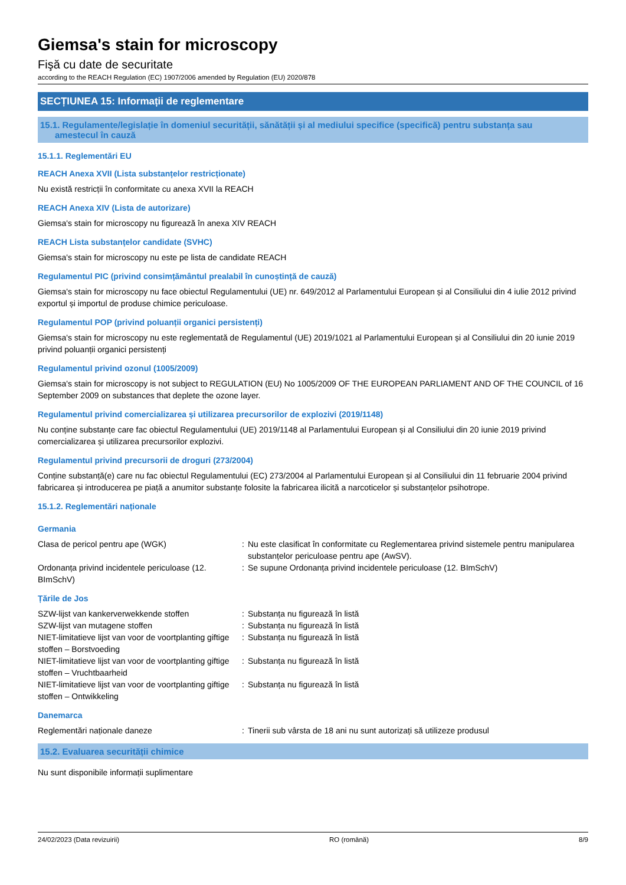Giemsa's stain for microscopy
Fişă cu date de securitate
according to the REACH Regulation (EC) 1907/2006 amended by Regulation (EU) 2020/878
SECȚIUNEA 15: Informații de reglementare
15.1. Regulamente/legislație în domeniul securității, sănătății și al mediului specifice (specifică) pentru substanța sau
amestecul în cauză
15.1.1. Reglementări EU
REACH Anexa XVII (Lista substanțelor restricționate)
Nu există restricții în conformitate cu anexa XVII la REACH
REACH Anexa XIV (Lista de autorizare)
Giemsa's stain for microscopy nu figurează în anexa XIV REACH
REACH Lista substanțelor candidate (SVHC)
Giemsa's stain for microscopy nu este pe lista de candidate REACH
Regulamentul PIC (privind consimțământul prealabil în cunoștință de cauză)
Giemsa's stain for microscopy nu face obiectul Regulamentului (UE) nr. 649/2012 al Parlamentului European și al Consiliului din 4 iulie 2012 privind exportul și importul de produse chimice periculoase.
Regulamentul POP (privind poluanții organici persistenți)
Giemsa's stain for microscopy nu este reglementată de Regulamentul (UE) 2019/1021 al Parlamentului European și al Consiliului din 20 iunie 2019 privind poluanții organici persistenți
Regulamentul privind ozonul (1005/2009)
Giemsa's stain for microscopy is not subject to REGULATION (EU) No 1005/2009 OF THE EUROPEAN PARLIAMENT AND OF THE COUNCIL of 16 September 2009 on substances that deplete the ozone layer.
Regulamentul privind comercializarea și utilizarea precursorilor de explozivi (2019/1148)
Nu conține substanțe care fac obiectul Regulamentului (UE) 2019/1148 al Parlamentului European și al Consiliului din 20 iunie 2019 privind comercializarea și utilizarea precursorilor explozivi.
Regulamentul privind precursorii de droguri (273/2004)
Conține substanță(e) care nu fac obiectul Regulamentului (EC) 273/2004 al Parlamentului European și al Consiliului din 11 februarie 2004 privind fabricarea și introducerea pe piață a anumitor substanțe folosite la fabricarea ilicită a narcoticelor și substanțelor psihotrope.
15.1.2. Reglementări naționale
Germania
| Clasa de pericol pentru ape (WGK) | : | Nu este clasificat în conformitate cu Reglementarea privind sistemele pentru manipularea substanțelor periculoase pentru ape (AwSV). |
| Ordonanța privind incidentele periculoase (12. BImSchV) | : | Se supune Ordonanța privind incidentele periculoase (12. BImSchV) |
Țările de Jos
| SZW-lijst van kankerverwekkende stoffen | : | Substanța nu figurează în listă |
| SZW-lijst van mutagene stoffen | : | Substanța nu figurează în listă |
| NIET-limitatieve lijst van voor de voortplanting giftige stoffen – Borstvoeding | : | Substanța nu figurează în listă |
| NIET-limitatieve lijst van voor de voortplanting giftige stoffen – Vruchtbaarheid | : | Substanța nu figurează în listă |
| NIET-limitatieve lijst van voor de voortplanting giftige stoffen – Ontwikkeling | : | Substanța nu figurează în listă |
Danemarca
| Reglementări naționale daneze | : | Tinerii sub vârsta de 18 ani nu sunt autorizați să utilizeze produsul |
15.2. Evaluarea securității chimice
Nu sunt disponibile informații suplimentare
24/02/2023 (Data revizuirii) RO (română) 8/9